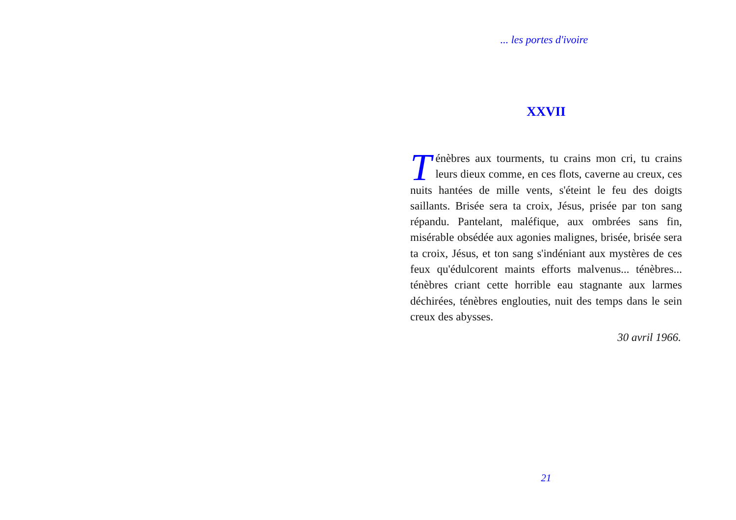... les portes d'ivoire
XXVII
Ténèbres aux tourments, tu crains mon cri, tu crains leurs dieux comme, en ces flots, caverne au creux, ces nuits hantées de mille vents, s'éteint le feu des doigts saillants. Brisée sera ta croix, Jésus, prisée par ton sang répandu. Pantelant, maléfique, aux ombrées sans fin, misérable obsédée aux agonies malignes, brisée, brisée sera ta croix, Jésus, et ton sang s'indéniant aux mystères de ces feux qu'édulcorent maints efforts malvenus... ténèbres... ténèbres criant cette horrible eau stagnante aux larmes déchirées, ténèbres englouties, nuit des temps dans le sein creux des abysses.
30 avril 1966.
21